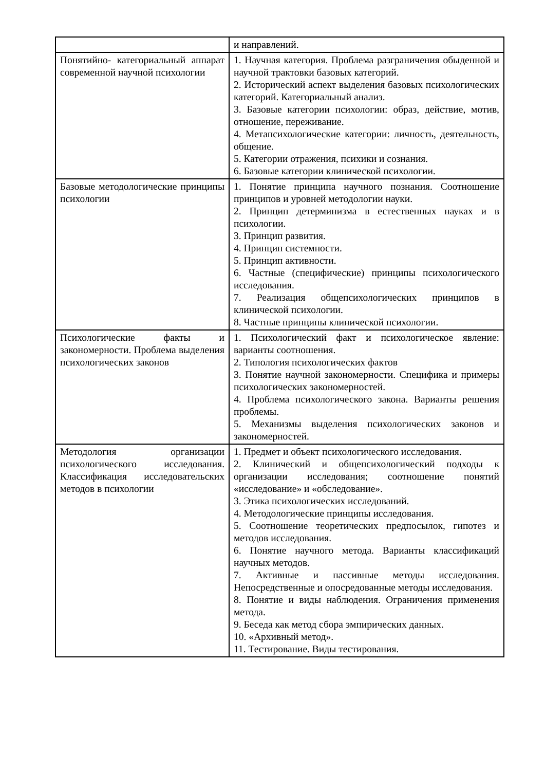| | и направлений. |
| Понятийно- категориальный аппарат современной научной психологии | 1. Научная категория. Проблема разграничения обыденной и научной трактовки базовых категорий. 2. Исторический аспект выделения базовых психологических категорий. Категориальный анализ. 3. Базовые категории психологии: образ, действие, мотив, отношение, переживание. 4. Метапсихологические категории: личность, деятельность, общение. 5. Категории отражения, психики и сознания. 6. Базовые категории клинической психологии. |
| Базовые методологические принципы психологии | 1. Понятие принципа научного познания. Соотношение принципов и уровней методологии науки. 2. Принцип детерминизма в естественных науках и в психологии. 3. Принцип развития. 4. Принцип системности. 5. Принцип активности. 6. Частные (специфические) принципы психологического исследования. 7. Реализация общепсихологических принципов в клинической психологии. 8. Частные принципы клинической психологии. |
| Психологические факты и закономерности. Проблема выделения психологических законов | 1. Психологический факт и психологическое явление: варианты соотношения. 2. Типология психологических фактов 3. Понятие научной закономерности. Специфика и примеры психологических закономерностей. 4. Проблема психологического закона. Варианты решения проблемы. 5. Механизмы выделения психологических законов и закономерностей. |
| Методология организации психологического исследования. Классификация исследовательских методов в психологии | 1. Предмет и объект психологического исследования. 2. Клинический и общепсихологический подходы к организации исследования; соотношение понятий «исследование» и «обследование». 3. Этика психологических исследований. 4. Методологические принципы исследования. 5. Соотношение теоретических предпосылок, гипотез и методов исследования. 6. Понятие научного метода. Варианты классификаций научных методов. 7. Активные и пассивные методы исследования. Непосредственные и опосредованные методы исследования. 8. Понятие и виды наблюдения. Ограничения применения метода. 9. Беседа как метод сбора эмпирических данных. 10. «Архивный метод». 11. Тестирование. Виды тестирования. |